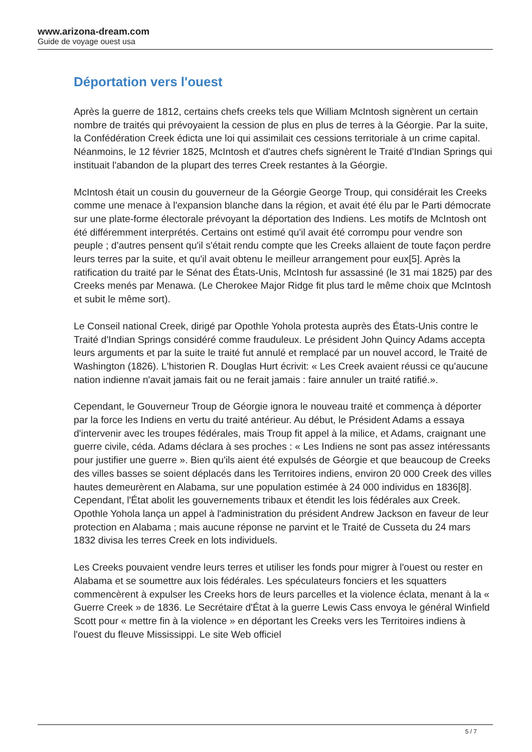www.arizona-dream.com
Guide de voyage ouest usa
Déportation vers l'ouest
Après la guerre de 1812, certains chefs creeks tels que William McIntosh signèrent un certain nombre de traités qui prévoyaient la cession de plus en plus de terres à la Géorgie. Par la suite, la Confédération Creek édicta une loi qui assimilait ces cessions territoriale à un crime capital. Néanmoins, le 12 février 1825, McIntosh et d'autres chefs signèrent le Traité d'Indian Springs qui instituait l'abandon de la plupart des terres Creek restantes à la Géorgie.
McIntosh était un cousin du gouverneur de la Géorgie George Troup, qui considérait les Creeks comme une menace à l'expansion blanche dans la région, et avait été élu par le Parti démocrate sur une plate-forme électorale prévoyant la déportation des Indiens. Les motifs de McIntosh ont été différemment interprétés. Certains ont estimé qu'il avait été corrompu pour vendre son peuple ; d'autres pensent qu'il s'était rendu compte que les Creeks allaient de toute façon perdre leurs terres par la suite, et qu'il avait obtenu le meilleur arrangement pour eux[5]. Après la ratification du traité par le Sénat des États-Unis, McIntosh fur assassiné (le 31 mai 1825) par des Creeks menés par Menawa. (Le Cherokee Major Ridge fit plus tard le même choix que McIntosh et subit le même sort).
Le Conseil national Creek, dirigé par Opothle Yohola protesta auprès des États-Unis contre le Traité d'Indian Springs considéré comme frauduleux. Le président John Quincy Adams accepta leurs arguments et par la suite le traité fut annulé et remplacé par un nouvel accord, le Traité de Washington (1826). L'historien R. Douglas Hurt écrivit: « Les Creek avaient réussi ce qu'aucune nation indienne n'avait jamais fait ou ne ferait jamais : faire annuler un traité ratifié.».
Cependant, le Gouverneur Troup de Géorgie ignora le nouveau traité et commença à déporter par la force les Indiens en vertu du traité antérieur. Au début, le Président Adams a essaya d'intervenir avec les troupes fédérales, mais Troup fit appel à la milice, et Adams, craignant une guerre civile, céda. Adams déclara à ses proches : « Les Indiens ne sont pas assez intéressants pour justifier une guerre ». Bien qu'ils aient été expulsés de Géorgie et que beaucoup de Creeks des villes basses se soient déplacés dans les Territoires indiens, environ 20 000 Creek des villes hautes demeurèrent en Alabama, sur une population estimée à 24 000 individus en 1836[8]. Cependant, l'État abolit les gouvernements tribaux et étendit les lois fédérales aux Creek. Opothle Yohola lança un appel à l'administration du président Andrew Jackson en faveur de leur protection en Alabama ; mais aucune réponse ne parvint et le Traité de Cusseta du 24 mars 1832 divisa les terres Creek en lots individuels.
Les Creeks pouvaient vendre leurs terres et utiliser les fonds pour migrer à l'ouest ou rester en Alabama et se soumettre aux lois fédérales. Les spéculateurs fonciers et les squatters commencèrent à expulser les Creeks hors de leurs parcelles et la violence éclata, menant à la « Guerre Creek » de 1836. Le Secrétaire d'État à la guerre Lewis Cass envoya le général Winfield Scott pour « mettre fin à la violence » en déportant les Creeks vers les Territoires indiens à l'ouest du fleuve Mississippi. Le site Web officiel
5 / 7